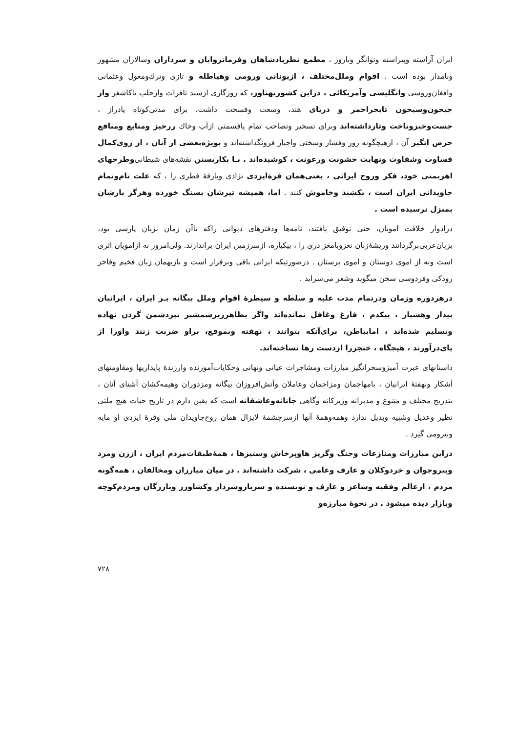ایران آراسته وپیراسته وتوانگر وبارور ، مطمع نظرپادشاهان وفرمانروایان و سرداران وسالاران مشهور ونامدار بوده است . اقوام وملل‌مختلف ، ازیونانی ورومی وهیاطله و تازی وترك‌ومغول وعثمانی وافغان‌وروسی وانگلیسی وآمریکائی ، دراین کشورپهناور، که روزگاری ازسند تافرات وازحلب تاکاشغر واز جیحون‌وسیحون تابحراحمر و دریای هند، وسعت وفسحت داشت، برای مدتی‌کوتاه یادراز ، جست‌وخیزوتاخت وتازداشته‌اند وبرای تسخیر وتصاحب تمام یاقسمتی ازآب وخاك زرخیز ومنابع ومنافع حرص انگیز آن ، ازهیچگونه زور وفشار وسختی واجبار فرونگذاشته‌اند و بویژه‌بعضی از آنان ، از روی‌کمال قساوت وشقاوت ونهایت خشونت ورعونت ، کوشیده‌اند . بـا بکاربستن نقشه‌های شیطانی‌وطرحهای اهریمنی خود، فکر وروح ایرانی ، یعنی‌همان فرةایزدی نژادی وبارقهٔ فطری را ، که علت تام‌وتمام جاویدانی ایران است ، بکشند وخاموش کنند . اما، همیشه تیرشان بسنگ خورده وهرگز بارشان بمنزل نرسیده است .
درادوار خلافت امویان، حتی توفیق یافتند، نامه‌ها ودفترهای دیوانی راکه تاآن زمان بزبان پارسی بود، بزبان‌عربی‌برگردانند وریشهٔ‌زبان نغزوبامغز دری را ، بیکباره، ازسرزمین ایران براندازند. ولی‌امروز نه ازامویان اثری است ونه از اموی دوستان و اموی پرستان . درصورتیکه ایرانی باقی وبرقرار است و بازبهمان زبان فخیم وفاخر رودکی وفردوسی سخن میگوید وشعر می‌سراید .
درهردوره وزمان ودرتمام مدت غلبه و سلطه و سیطرهٔ اقوام وملل بیگانه بـر ایران ، ایرانیان بیدار وهشیار ، بیکدم ، فارغ وغافل نمانده‌اند واگر بظاهرزیرشمشیر تیزدشمن گردن نهاده وتسلیم شده‌اند ، امابباطن، برای‌آنکه بتوانند ، نهفته وبموقع، براو ضربت زنند واورا از پای‌درآورند ، هیچگاه ، خنجررا ازدست رها نساخته‌اند.
داستانهای عبرت آمیزوسحرانگیز مبارزات ومشاجرات عیانی ونهانی وحکایات‌آموزنده وارزندهٔ پایداریها ومقاومتهای آشکار ونهفتهٔ ایرانیان ، بامهاجمان ومزاحمان وعاملان وآتش‌افروزان بیگانه ومزدوران وهیمه‌کشان آشنای آنان ، بتدریج مختلف و متنوع و مدبرانه وزیرکانه وگاهی جانانه‌وعاشقانه است که یقین دارم در تاریخ حیات هیچ ملتی نظیر وعدیل وشبیه وبدیل ندارد وهمه‌وهمهٔ آنها ازسرچشمهٔ لایزال همان روح‌جاویدان ملی وفرهٔ ایزدی او مایه ونیرومی گیرد .
دراین مبارزات ومنازعات وجنگ وگریز هاوپرخاش وستیزها ، همهٔ‌طبقات‌مردم ایران ، اززن ومرد وپیروجوان و خردوکلان و عارف وعامی ، شرکت داشته‌اند . در میان مبارزان ومخالفان ، همه‌گونه مردم ، ازعالم وفقیه وشاعر و عارف و نویسنده و سربازوسردار وکشاورز وبازرگان ومردم‌کوچه وبازار دیده میشود . در نحوهٔ مبارزه‌و
۷۲۸